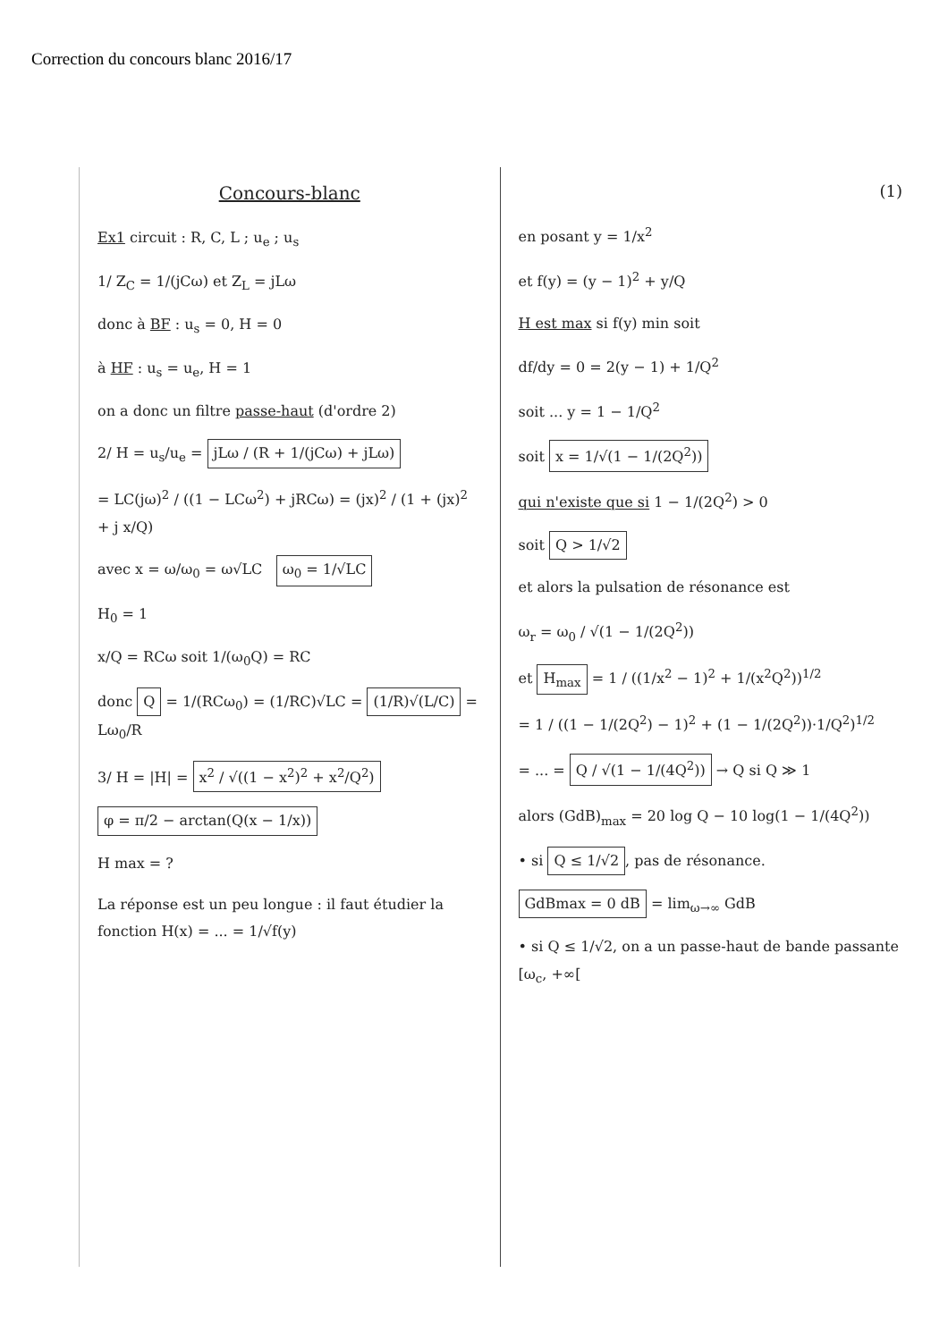Correction du concours blanc 2016/17
Concours-blanc
Ex1 circuit : R, C, L ; u<sub>e</sub> ; u<sub>s</sub>
1/ Z<sub>C</sub> = 1/(jCω) et Z<sub>L</sub> = jLω
donc à BF : u<sub>s</sub> = 0, H = 0
à HF : u<sub>s</sub> = u<sub>e</sub>, H = 1
on a donc un filtre passe-haut (d'ordre 2)
2/ H = u<sub>s</sub>/u<sub>e</sub> = jLω / (R + 1/(jCω) + jLω)
= LC(jω)<sup>2</sup> / ((1 − LCω<sup>2</sup>) + jRCω) = (jx)<sup>2</sup> / (1 + (jx)<sup>2</sup> + j x/Q)
avec x = ω/ω<sub>0</sub> = ω√LC ω<sub>0</sub> = 1/√LC
H<sub>0</sub> = 1
x/Q = RCω soit 1/(ω<sub>0</sub>Q) = RC
donc Q = 1/(RCω<sub>0</sub>) = (1/RC)√LC = (1/R)√(L/C) = Lω<sub>0</sub>/R
3/ H = |H| = x<sup>2</sup> / √((1 − x<sup>2</sup>)<sup>2</sup> + x<sup>2</sup>/Q<sup>2</sup>)
φ = π/2 − arctan(Q(x − 1/x))
H max = ?
La réponse est un peu longue : il faut étudier la fonction H(x) = ... = 1/√f(y)
(1)
en posant y = 1/x<sup>2</sup>
et f(y) = (y − 1)<sup>2</sup> + y/Q
H est max si f(y) min soit
df/dy = 0 = 2(y − 1) + 1/Q<sup>2</sup>
soit ... y = 1 − 1/Q<sup>2</sup>
soit x = 1/√(1 − 1/(2Q<sup>2</sup>))
qui n'existe que si 1 − 1/(2Q<sup>2</sup>) > 0
soit Q > 1/√2
et alors la pulsation de résonance est
ω<sub>r</sub> = ω<sub>0</sub> / √(1 − 1/(2Q<sup>2</sup>))
et H<sub>max</sub> = 1 / ((1/x<sup>2</sup> − 1)<sup>2</sup> + 1/(x<sup>2</sup>Q<sup>2</sup>))<sup>1/2</sup>
= 1 / ((1 − 1/(2Q<sup>2</sup>) − 1)<sup>2</sup> + (1 − 1/(2Q<sup>2</sup>))·1/Q<sup>2</sup>)<sup>1/2</sup>
= ... = Q / √(1 − 1/(4Q<sup>2</sup>)) → Q si Q ≫ 1
alors (GdB)<sub>max</sub> = 20 log Q − 10 log(1 − 1/(4Q<sup>2</sup>))
• si Q ≤ 1/√2, pas de résonance.
GdBmax = 0 dB = lim<sub>ω→∞</sub> GdB
• si Q ≤ 1/√2, on a un passe-haut de bande passante [ω<sub>c</sub>, +∞[